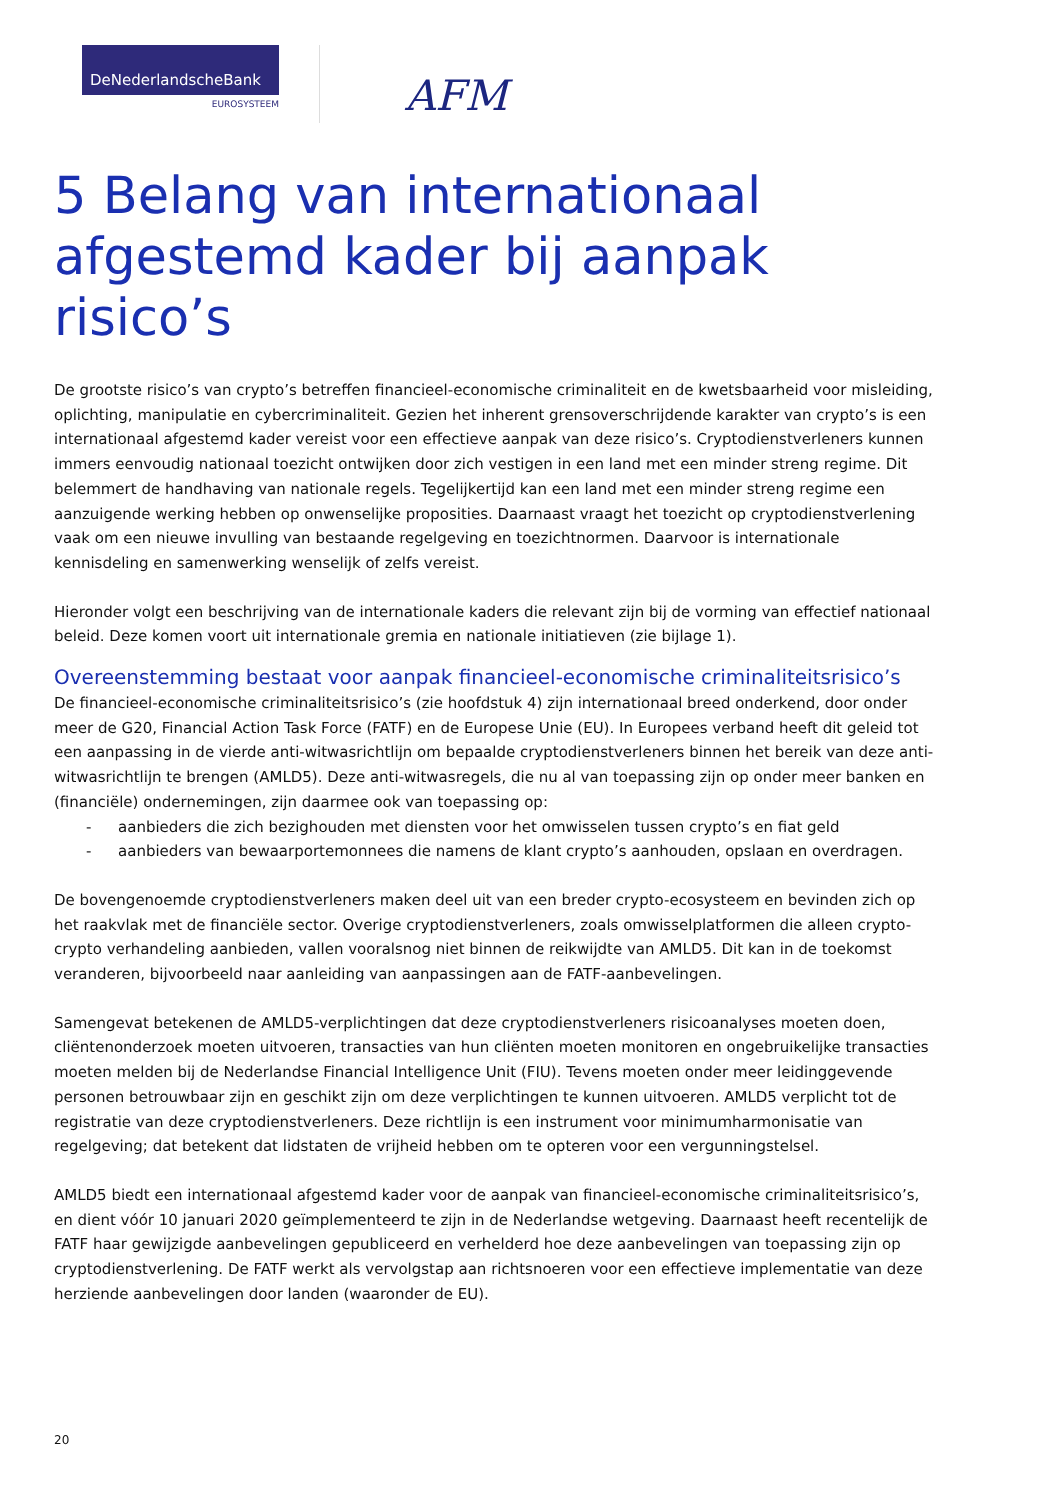DeNederlandscheBank
EUROSYSTEEM
AFM
5 Belang van internationaal afgestemd kader bij aanpak risico’s
De grootste risico’s van crypto’s betreffen financieel-economische criminaliteit en de kwetsbaarheid voor misleiding, oplichting, manipulatie en cybercriminaliteit. Gezien het inherent grensoverschrijdende karakter van crypto’s is een internationaal afgestemd kader vereist voor een effectieve aanpak van deze risico’s. Cryptodienstverleners kunnen immers eenvoudig nationaal toezicht ontwijken door zich vestigen in een land met een minder streng regime. Dit belemmert de handhaving van nationale regels. Tegelijkertijd kan een land met een minder streng regime een aanzuigende werking hebben op onwenselijke proposities. Daarnaast vraagt het toezicht op cryptodienstverlening vaak om een nieuwe invulling van bestaande regelgeving en toezichtnormen. Daarvoor is internationale kennisdeling en samenwerking wenselijk of zelfs vereist.
Hieronder volgt een beschrijving van de internationale kaders die relevant zijn bij de vorming van effectief nationaal beleid. Deze komen voort uit internationale gremia en nationale initiatieven (zie bijlage 1).
Overeenstemming bestaat voor aanpak financieel-economische criminaliteitsrisico’s
De financieel-economische criminaliteitsrisico’s (zie hoofdstuk 4) zijn internationaal breed onderkend, door onder meer de G20, Financial Action Task Force (FATF) en de Europese Unie (EU). In Europees verband heeft dit geleid tot een aanpassing in de vierde anti-witwasrichtlijn om bepaalde cryptodienstverleners binnen het bereik van deze anti-witwasrichtlijn te brengen (AMLD5). Deze anti-witwasregels, die nu al van toepassing zijn op onder meer banken en (financiële) ondernemingen, zijn daarmee ook van toepassing op:
- aanbieders die zich bezighouden met diensten voor het omwisselen tussen crypto’s en fiat geld
- aanbieders van bewaarportemonnees die namens de klant crypto’s aanhouden, opslaan en overdragen.
De bovengenoemde cryptodienstverleners maken deel uit van een breder crypto-ecosysteem en bevinden zich op het raakvlak met de financiële sector. Overige cryptodienstverleners, zoals omwisselplatformen die alleen crypto-crypto verhandeling aanbieden, vallen vooralsnog niet binnen de reikwijdte van AMLD5. Dit kan in de toekomst veranderen, bijvoorbeeld naar aanleiding van aanpassingen aan de FATF-aanbevelingen.
Samengevat betekenen de AMLD5-verplichtingen dat deze cryptodienstverleners risicoanalyses moeten doen, cliëntenonderzoek moeten uitvoeren, transacties van hun cliënten moeten monitoren en ongebruikelijke transacties moeten melden bij de Nederlandse Financial Intelligence Unit (FIU). Tevens moeten onder meer leidinggevende personen betrouwbaar zijn en geschikt zijn om deze verplichtingen te kunnen uitvoeren. AMLD5 verplicht tot de registratie van deze cryptodienstverleners. Deze richtlijn is een instrument voor minimumharmonisatie van regelgeving; dat betekent dat lidstaten de vrijheid hebben om te opteren voor een vergunningstelsel.
AMLD5 biedt een internationaal afgestemd kader voor de aanpak van financieel-economische criminaliteitsrisico’s, en dient vóór 10 januari 2020 geïmplementeerd te zijn in de Nederlandse wetgeving. Daarnaast heeft recentelijk de FATF haar gewijzigde aanbevelingen gepubliceerd en verhelderd hoe deze aanbevelingen van toepassing zijn op cryptodienstverlening. De FATF werkt als vervolgstap aan richtsnoeren voor een effectieve implementatie van deze herziende aanbevelingen door landen (waaronder de EU).
20